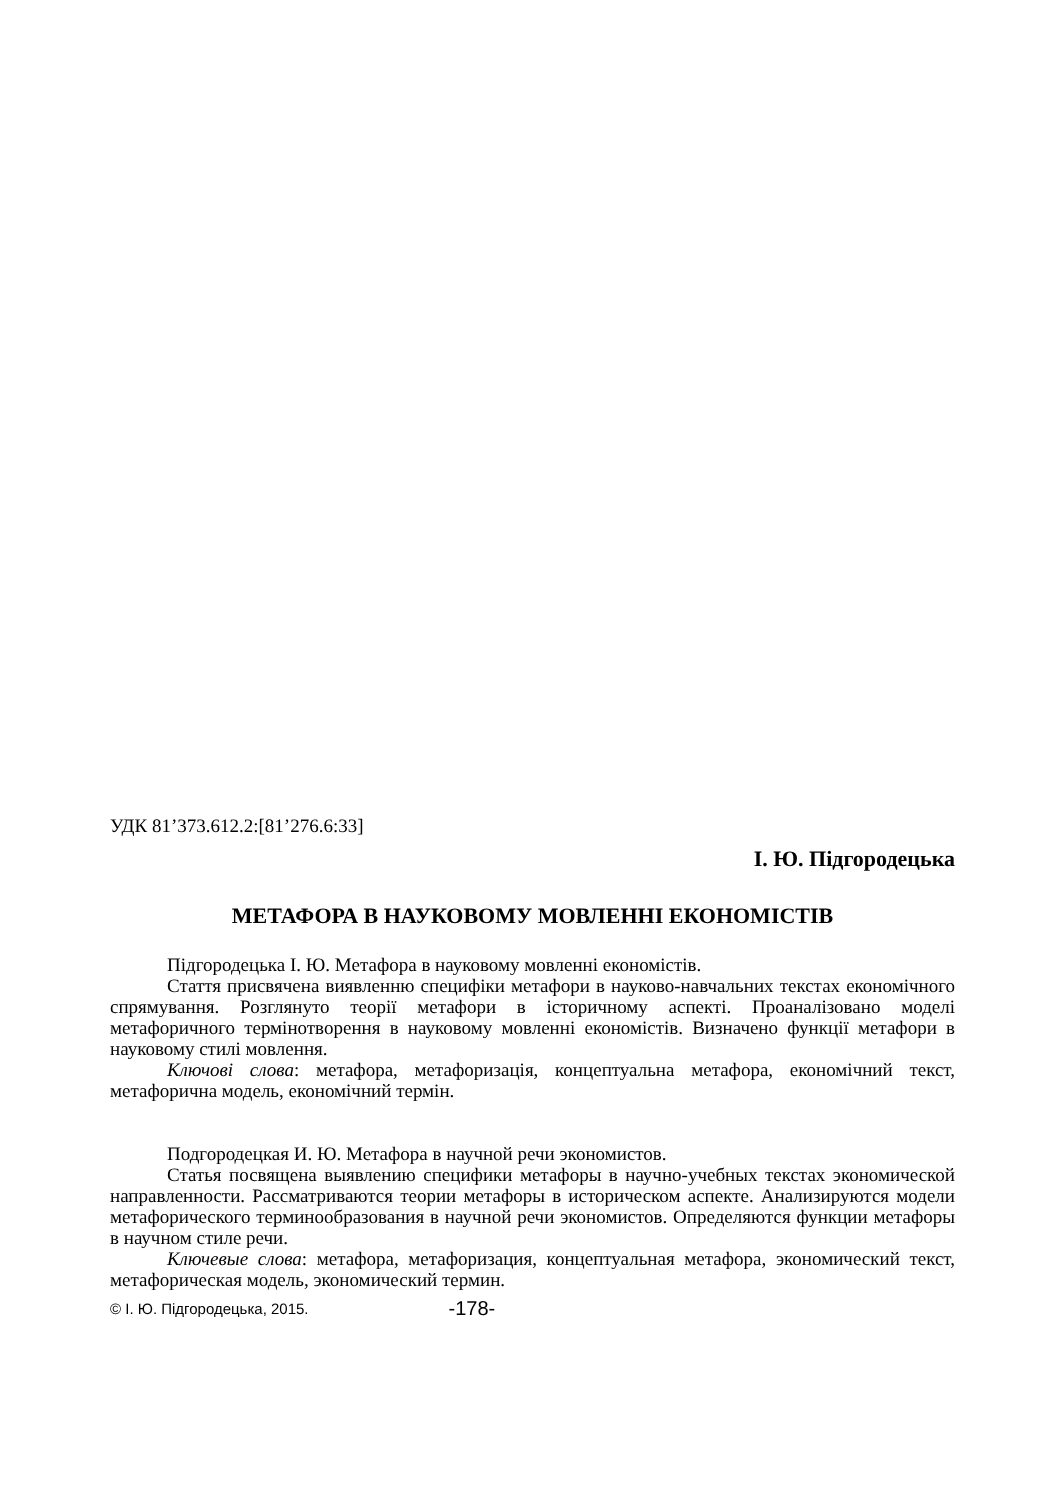УДК 81’373.612.2:[81’276.6:33]
І. Ю. Підгородецька
МЕТАФОРА В НАУКОВОМУ МОВЛЕННІ ЕКОНОМІСТІВ
Підгородецька І. Ю. Метафора в науковому мовленні економістів.
Стаття присвячена виявленню специфіки метафори в науково-навчальних текстах економічного спрямування. Розглянуто теорії метафори в історичному аспекті. Проаналізовано моделі метафоричного термінотворення в науковому мовленні економістів. Визначено функції метафори в науковому стилі мовлення.
Ключові слова: метафора, метафоризація, концептуальна метафора, економічний текст, метафорична модель, економічний термін.
Подгородецкая И. Ю. Метафора в научной речи экономистов.
Статья посвящена выявлению специфики метафоры в научно-учебных текстах экономической направленности. Рассматриваются теории метафоры в историческом аспекте. Анализируются модели метафорического терминообразования в научной речи экономистов. Определяются функции метафоры в научном стиле речи.
Ключевые слова: метафора, метафоризация, концептуальная метафора, экономический текст, метафорическая модель, экономический термин.
© І. Ю. Підгородецька, 2015. -178-